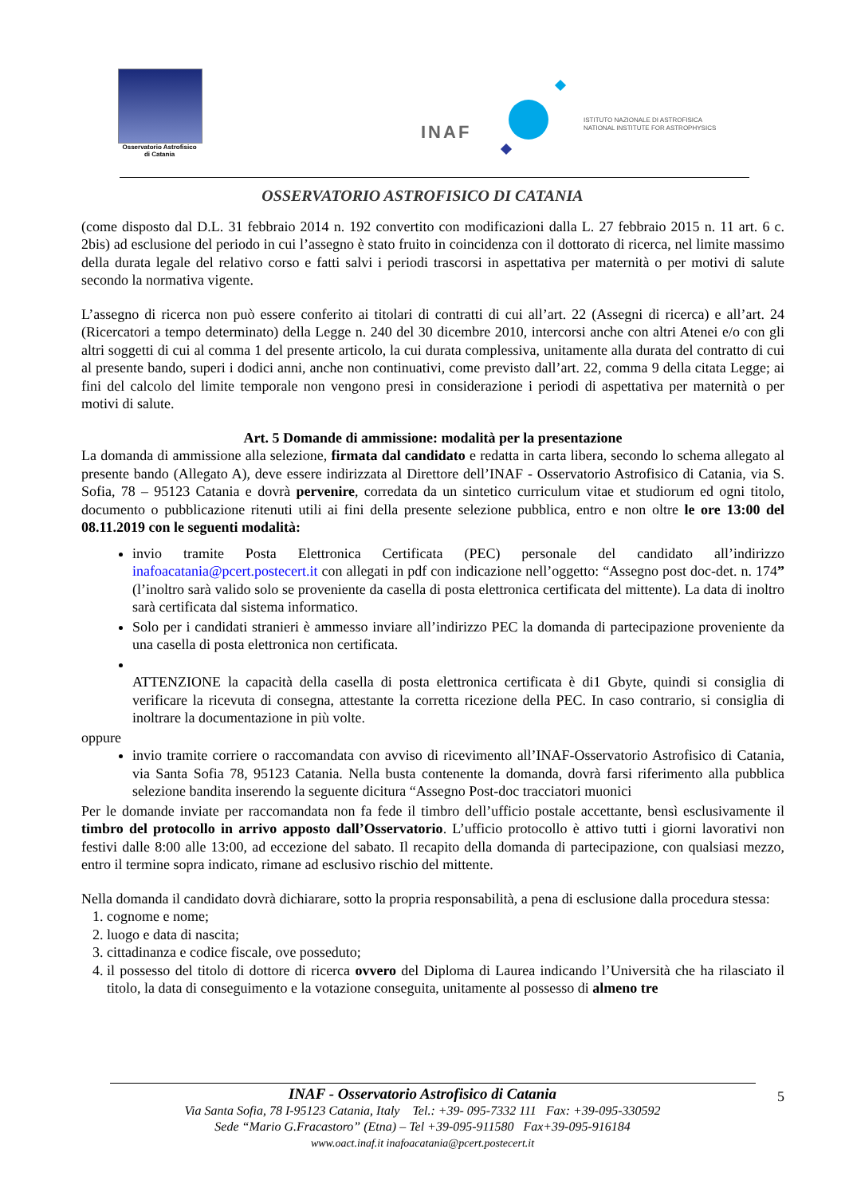Osservatorio Astrofisico
di Catania
INAF
ISTITUTO NAZIONALE DI ASTROFISICA
NATIONAL INSTITUTE FOR ASTROPHYSICS
OSSERVATORIO ASTROFISICO DI CATANIA
(come disposto dal D.L. 31 febbraio 2014 n. 192 convertito con modificazioni dalla L. 27 febbraio 2015 n. 11 art. 6 c. 2bis) ad esclusione del periodo in cui l’assegno è stato fruito in coincidenza con il dottorato di ricerca, nel limite massimo della durata legale del relativo corso e fatti salvi i periodi trascorsi in aspettativa per maternità o per motivi di salute secondo la normativa vigente.
L’assegno di ricerca non può essere conferito ai titolari di contratti di cui all’art. 22 (Assegni di ricerca) e all’art. 24 (Ricercatori a tempo determinato) della Legge n. 240 del 30 dicembre 2010, intercorsi anche con altri Atenei e/o con gli altri soggetti di cui al comma 1 del presente articolo, la cui durata complessiva, unitamente alla durata del contratto di cui al presente bando, superi i dodici anni, anche non continuativi, come previsto dall’art. 22, comma 9 della citata Legge; ai fini del calcolo del limite temporale non vengono presi in considerazione i periodi di aspettativa per maternità o per motivi di salute.
Art. 5 Domande di ammissione: modalità per la presentazione
La domanda di ammissione alla selezione, firmata dal candidato e redatta in carta libera, secondo lo schema allegato al presente bando (Allegato A), deve essere indirizzata al Direttore dell’INAF - Osservatorio Astrofisico di Catania, via S. Sofia, 78 – 95123 Catania e dovrà pervenire, corredata da un sintetico curriculum vitae et studiorum ed ogni titolo, documento o pubblicazione ritenuti utili ai fini della presente selezione pubblica, entro e non oltre le ore 13:00 del 08.11.2019 con le seguenti modalità:
invio tramite Posta Elettronica Certificata (PEC) personale del candidato all’indirizzo inafoacatania@pcert.postecert.it con allegati in pdf con indicazione nell’oggetto: “Assegno post doc-det. n. 174” (l’inoltro sarà valido solo se proveniente da casella di posta elettronica certificata del mittente). La data di inoltro sarà certificata dal sistema informatico.
Solo per i candidati stranieri è ammesso inviare all’indirizzo PEC la domanda di partecipazione proveniente da una casella di posta elettronica non certificata.
ATTENZIONE la capacità della casella di posta elettronica certificata è di1 Gbyte, quindi si consiglia di verificare la ricevuta di consegna, attestante la corretta ricezione della PEC. In caso contrario, si consiglia di inoltrare la documentazione in più volte.
oppure
invio tramite corriere o raccomandata con avviso di ricevimento all’INAF-Osservatorio Astrofisico di Catania, via Santa Sofia 78, 95123 Catania. Nella busta contenente la domanda, dovrà farsi riferimento alla pubblica selezione bandita inserendo la seguente dicitura “Assegno Post-doc tracciatori muonici
Per le domande inviate per raccomandata non fa fede il timbro dell’ufficio postale accettante, bensì esclusivamente il timbro del protocollo in arrivo apposto dall’Osservatorio. L’ufficio protocollo è attivo tutti i giorni lavorativi non festivi dalle 8:00 alle 13:00, ad eccezione del sabato. Il recapito della domanda di partecipazione, con qualsiasi mezzo, entro il termine sopra indicato, rimane ad esclusivo rischio del mittente.
Nella domanda il candidato dovrà dichiarare, sotto la propria responsabilità, a pena di esclusione dalla procedura stessa:
1. cognome e nome;
2. luogo e data di nascita;
3. cittadinanza e codice fiscale, ove posseduto;
4. il possesso del titolo di dottore di ricerca ovvero del Diploma di Laurea indicando l’Università che ha rilasciato il titolo, la data di conseguimento e la votazione conseguita, unitamente al possesso di almeno tre
5
INAF - Osservatorio Astrofisico di Catania
Via Santa Sofia, 78 I-95123 Catania, Italy Tel.: +39- 095-7332 111 Fax: +39-095-330592
Sede “Mario G.Fracastoro” (Etna) – Tel +39-095-911580 Fax+39-095-916184
www.oact.inaf.it inafoacatania@pcert.postecert.it